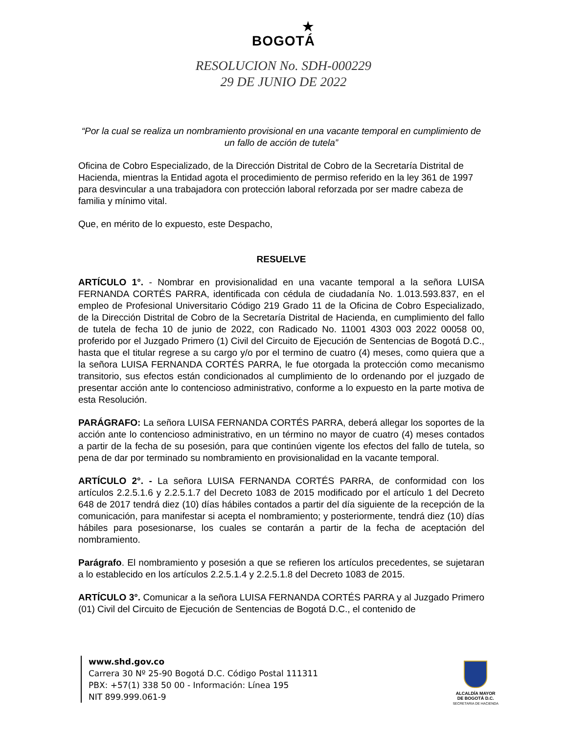★
BOGOTÁ
RESOLUCION No. SDH-000229
29 DE JUNIO DE 2022
“Por la cual se realiza un nombramiento provisional en una vacante temporal en cumplimiento de un fallo de acción de tutela”
Oficina de Cobro Especializado, de la Dirección Distrital de Cobro de la Secretaría Distrital de Hacienda, mientras la Entidad agota el procedimiento de permiso referido en la ley 361 de 1997 para desvincular a una trabajadora con protección laboral reforzada por ser madre cabeza de familia y mínimo vital.
Que, en mérito de lo expuesto, este Despacho,
RESUELVE
ARTÍCULO 1°. - Nombrar en provisionalidad en una vacante temporal a la señora LUISA FERNANDA CORTÉS PARRA, identificada con cédula de ciudadanía No. 1.013.593.837, en el empleo de Profesional Universitario Código 219 Grado 11 de la Oficina de Cobro Especializado, de la Dirección Distrital de Cobro de la Secretaría Distrital de Hacienda, en cumplimiento del fallo de tutela de fecha 10 de junio de 2022, con Radicado No. 11001 4303 003 2022 00058 00, proferido por el Juzgado Primero (1) Civil del Circuito de Ejecución de Sentencias de Bogotá D.C., hasta que el titular regrese a su cargo y/o por el termino de cuatro (4) meses, como quiera que a la señora LUISA FERNANDA CORTÉS PARRA, le fue otorgada la protección como mecanismo transitorio, sus efectos están condicionados al cumplimiento de lo ordenando por el juzgado de presentar acción ante lo contencioso administrativo, conforme a lo expuesto en la parte motiva de esta Resolución.
PARÁGRAFO: La señora LUISA FERNANDA CORTÉS PARRA, deberá allegar los soportes de la acción ante lo contencioso administrativo, en un término no mayor de cuatro (4) meses contados a partir de la fecha de su posesión, para que continúen vigente los efectos del fallo de tutela, so pena de dar por terminado su nombramiento en provisionalidad en la vacante temporal.
ARTÍCULO 2°. - La señora LUISA FERNANDA CORTÉS PARRA, de conformidad con los artículos 2.2.5.1.6 y 2.2.5.1.7 del Decreto 1083 de 2015 modificado por el artículo 1 del Decreto 648 de 2017 tendrá diez (10) días hábiles contados a partir del día siguiente de la recepción de la comunicación, para manifestar si acepta el nombramiento; y posteriormente, tendrá diez (10) días hábiles para posesionarse, los cuales se contarán a partir de la fecha de aceptación del nombramiento.
Parágrafo. El nombramiento y posesión a que se refieren los artículos precedentes, se sujetaran a lo establecido en los artículos 2.2.5.1.4 y 2.2.5.1.8 del Decreto 1083 de 2015.
ARTÍCULO 3°. Comunicar a la señora LUISA FERNANDA CORTÉS PARRA y al Juzgado Primero (01) Civil del Circuito de Ejecución de Sentencias de Bogotá D.C., el contenido de
www.shd.gov.co
Carrera 30 Nº 25-90 Bogotá D.C. Código Postal 111311
PBX: +57(1) 338 50 00 - Información: Línea 195
NIT 899.999.061-9
ALCALDÍA MAYOR
DE BOGOTÁ D.C.
SECRETARIA DE HACIENDA